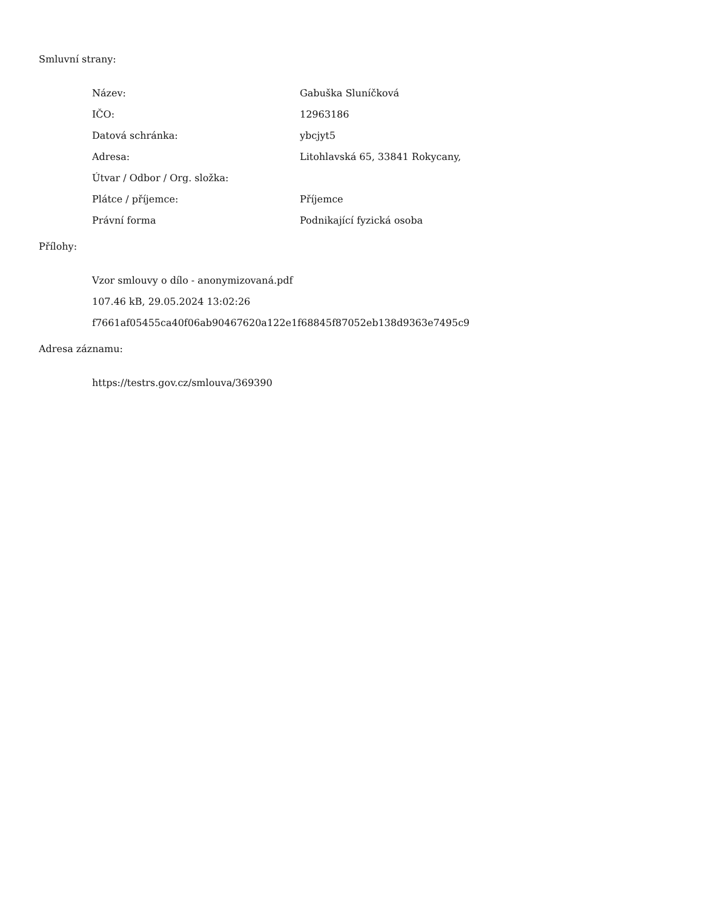Smluvní strany:
| Název: | Gabuška Sluníčková |
| IČO: | 12963186 |
| Datová schránka: | ybcjyt5 |
| Adresa: | Litohlavská 65, 33841 Rokycany, |
| Útvar / Odbor / Org. složka: | |
| Plátce / příjemce: | Příjemce |
| Právní forma | Podnikající fyzická osoba |
Přílohy:
Vzor smlouvy o dílo - anonymizovaná.pdf
107.46 kB, 29.05.2024 13:02:26
f7661af05455ca40f06ab90467620a122e1f68845f87052eb138d9363e7495c9
Adresa záznamu:
https://testrs.gov.cz/smlouva/369390